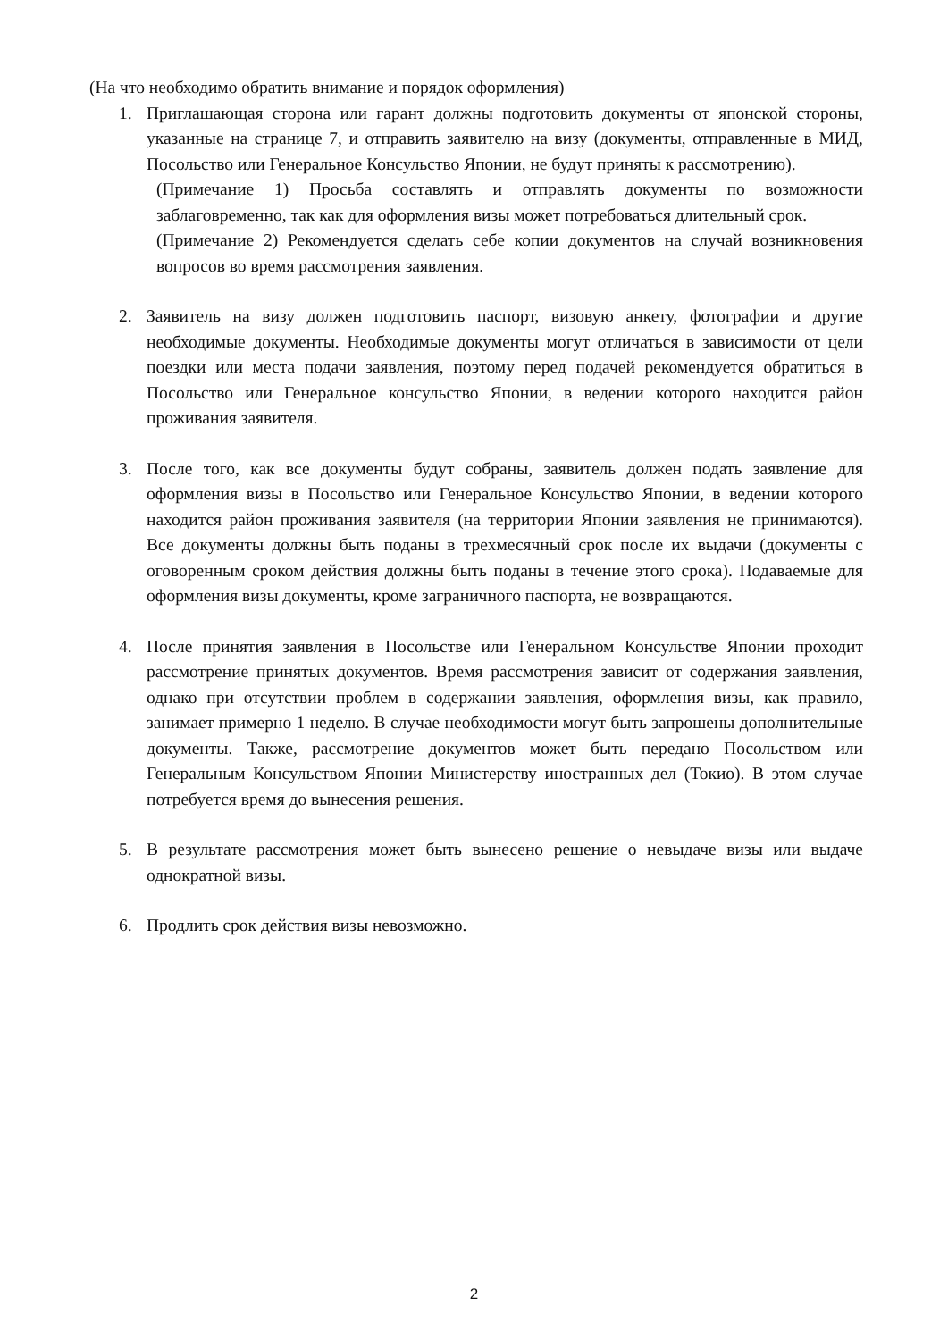(На что необходимо обратить внимание и порядок оформления)
1. Приглашающая сторона или гарант должны подготовить документы от японской стороны, указанные на странице 7, и отправить заявителю на визу (документы, отправленные в МИД, Посольство или Генеральное Консульство Японии, не будут приняты к рассмотрению).
(Примечание 1) Просьба составлять и отправлять документы по возможности заблаговременно, так как для оформления визы может потребоваться длительный срок.
(Примечание 2) Рекомендуется сделать себе копии документов на случай возникновения вопросов во время рассмотрения заявления.
2. Заявитель на визу должен подготовить паспорт, визовую анкету, фотографии и другие необходимые документы. Необходимые документы могут отличаться в зависимости от цели поездки или места подачи заявления, поэтому перед подачей рекомендуется обратиться в Посольство или Генеральное консульство Японии, в ведении которого находится район проживания заявителя.
3. После того, как все документы будут собраны, заявитель должен подать заявление для оформления визы в Посольство или Генеральное Консульство Японии, в ведении которого находится район проживания заявителя (на территории Японии заявления не принимаются). Все документы должны быть поданы в трехмесячный срок после их выдачи (документы с оговоренным сроком действия должны быть поданы в течение этого срока). Подаваемые для оформления визы документы, кроме заграничного паспорта, не возвращаются.
4. После принятия заявления в Посольстве или Генеральном Консульстве Японии проходит рассмотрение принятых документов. Время рассмотрения зависит от содержания заявления, однако при отсутствии проблем в содержании заявления, оформления визы, как правило, занимает примерно 1 неделю. В случае необходимости могут быть запрошены дополнительные документы. Также, рассмотрение документов может быть передано Посольством или Генеральным Консульством Японии Министерству иностранных дел (Токио). В этом случае потребуется время до вынесения решения.
5. В результате рассмотрения может быть вынесено решение о невыдаче визы или выдаче однократной визы.
6. Продлить срок действия визы невозможно.
2